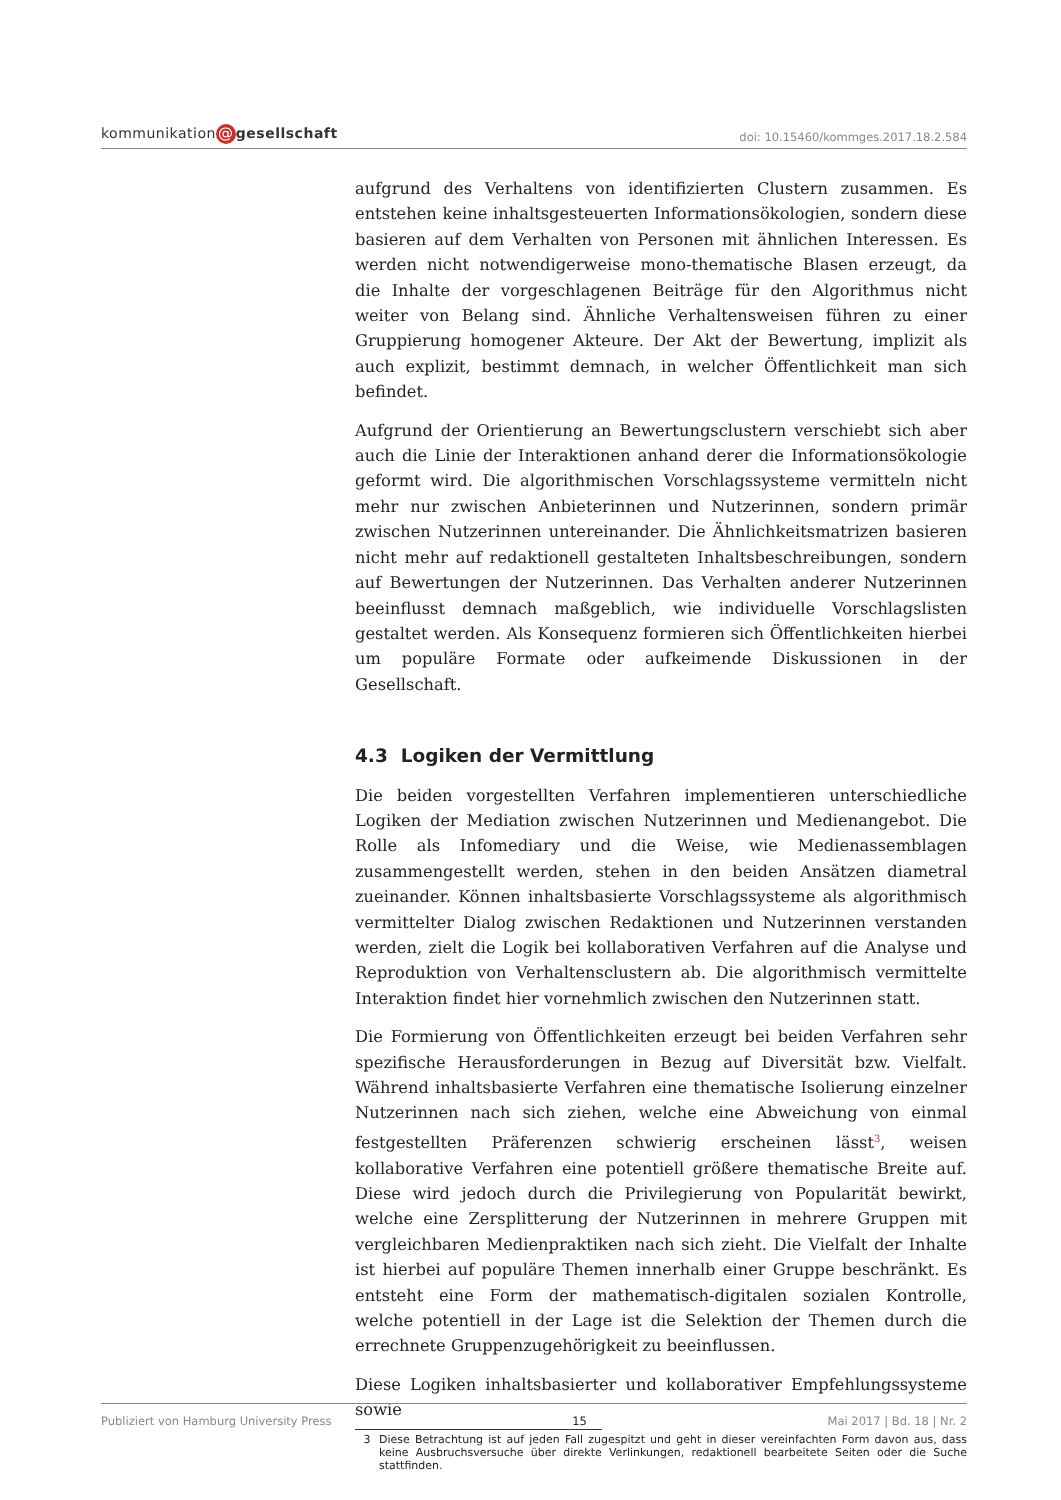kommunikation @ gesellschaft
doi: 10.15460/kommges.2017.18.2.584
aufgrund des Verhaltens von identifizierten Clustern zusammen. Es entstehen keine inhaltsgesteuerten Informationsökologien, sondern diese basieren auf dem Verhalten von Personen mit ähnlichen Interessen. Es werden nicht notwendigerweise mono-thematische Blasen erzeugt, da die Inhalte der vorgeschlagenen Beiträge für den Algorithmus nicht weiter von Belang sind. Ähnliche Verhaltensweisen führen zu einer Gruppierung homogener Akteure. Der Akt der Bewertung, implizit als auch explizit, bestimmt demnach, in welcher Öffentlichkeit man sich befindet.
Aufgrund der Orientierung an Bewertungsclustern verschiebt sich aber auch die Linie der Interaktionen anhand derer die Informationsökologie geformt wird. Die algorithmischen Vorschlagssysteme vermitteln nicht mehr nur zwischen Anbieterinnen und Nutzerinnen, sondern primär zwischen Nutzerinnen untereinander. Die Ähnlichkeitsmatrizen basieren nicht mehr auf redaktionell gestalteten Inhaltsbeschreibungen, sondern auf Bewertungen der Nutzerinnen. Das Verhalten anderer Nutzerinnen beeinflusst demnach maßgeblich, wie individuelle Vorschlagslisten gestaltet werden. Als Konsequenz formieren sich Öffentlichkeiten hierbei um populäre Formate oder aufkeimende Diskussionen in der Gesellschaft.
4.3 Logiken der Vermittlung
Die beiden vorgestellten Verfahren implementieren unterschiedliche Logiken der Mediation zwischen Nutzerinnen und Medienangebot. Die Rolle als Infomediary und die Weise, wie Medienassemblagen zusammengestellt werden, stehen in den beiden Ansätzen diametral zueinander. Können inhaltsbasierte Vorschlagssysteme als algorithmisch vermittelter Dialog zwischen Redaktionen und Nutzerinnen verstanden werden, zielt die Logik bei kollaborativen Verfahren auf die Analyse und Reproduktion von Verhaltensclustern ab. Die algorithmisch vermittelte Interaktion findet hier vornehmlich zwischen den Nutzerinnen statt.
Die Formierung von Öffentlichkeiten erzeugt bei beiden Verfahren sehr spezifische Herausforderungen in Bezug auf Diversität bzw. Vielfalt. Während inhaltsbasierte Verfahren eine thematische Isolierung einzelner Nutzerinnen nach sich ziehen, welche eine Abweichung von einmal festgestellten Präferenzen schwierig erscheinen lässt<sup>3</sup>, weisen kollaborative Verfahren eine potentiell größere thematische Breite auf. Diese wird jedoch durch die Privilegierung von Popularität bewirkt, welche eine Zersplitterung der Nutzerinnen in mehrere Gruppen mit vergleichbaren Medienpraktiken nach sich zieht. Die Vielfalt der Inhalte ist hierbei auf populäre Themen innerhalb einer Gruppe beschränkt. Es entsteht eine Form der mathematisch-digitalen sozialen Kontrolle, welche potentiell in der Lage ist die Selektion der Themen durch die errechnete Gruppenzugehörigkeit zu beeinflussen.
Diese Logiken inhaltsbasierter und kollaborativer Empfehlungssysteme sowie
3 Diese Betrachtung ist auf jeden Fall zugespitzt und geht in dieser vereinfachten Form davon aus, dass keine Ausbruchsversuche über direkte Verlinkungen, redaktionell bearbeitete Seiten oder die Suche stattfinden.
Publiziert von Hamburg University Press 15 Mai 2017 | Bd. 18 | Nr. 2